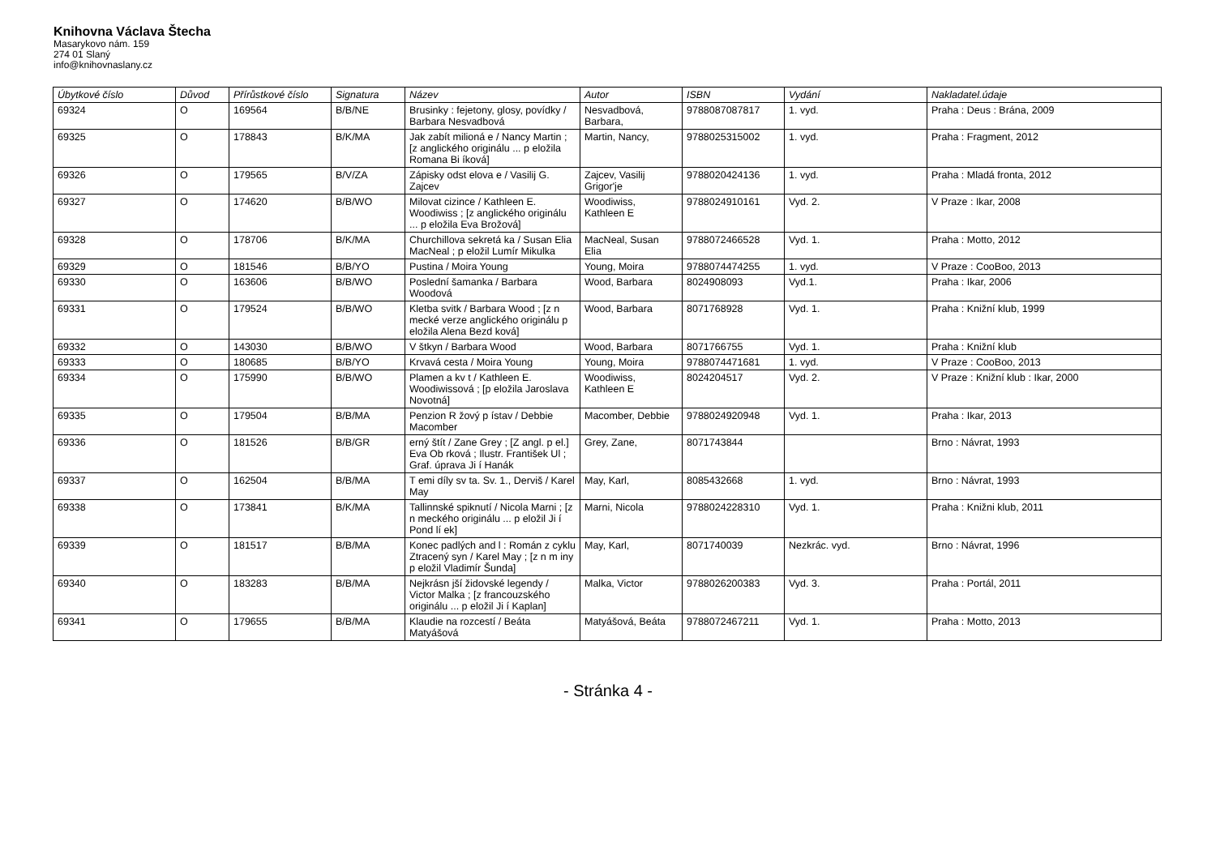Knihovna Václava Štecha
Masarykovo nám. 159
274 01 Slaný
info@knihovnaslany.cz
| Úbytkové číslo | Důvod | Přírůstkové číslo | Signatura | Název | Autor | ISBN | Vydání | Nakladatel.údaje |
| --- | --- | --- | --- | --- | --- | --- | --- | --- |
| 69324 | O | 169564 | B/B/NE | Brusinky : fejetony, glosy, povídky / Barbara Nesvadbová | Nesvadbová, Barbara, | 9788087087817 | 1. vyd. | Praha : Deus : Brána, 2009 |
| 69325 | O | 178843 | B/K/MA | Jak zabít milioná e / Nancy Martin ; [z anglického originálu ... p eložila Romana Bi íková] | Martin, Nancy, | 9788025315002 | 1. vyd. | Praha : Fragment, 2012 |
| 69326 | O | 179565 | B/V/ZA | Zápisky odst elova e / Vasilij G. Zajcev | Zajcev, Vasilij Grigor'je | 9788020424136 | 1. vyd. | Praha : Mladá fronta, 2012 |
| 69327 | O | 174620 | B/B/WO | Milovat cizince / Kathleen E. Woodiwiss ; [z anglického originálu ... p eložila Eva Brožová] | Woodiwiss, Kathleen E | 9788024910161 | Vyd. 2. | V Praze : Ikar, 2008 |
| 69328 | O | 178706 | B/K/MA | Churchillova sekretá ka / Susan Elia MacNeal ; p eložil Lumír Mikulka | MacNeal, Susan Elia | 9788072466528 | Vyd. 1. | Praha : Motto, 2012 |
| 69329 | O | 181546 | B/B/YO | Pustina / Moira Young | Young, Moira | 9788074474255 | 1. vyd. | V Praze : CooBoo, 2013 |
| 69330 | O | 163606 | B/B/WO | Poslední šamanka / Barbara Woodová | Wood, Barbara | 8024908093 | Vyd.1. | Praha : Ikar, 2006 |
| 69331 | O | 179524 | B/B/WO | Kletba svitk / Barbara Wood ; [z n mecké verze anglického originálu p eložila Alena Bezd ková] | Wood, Barbara | 8071768928 | Vyd. 1. | Praha : Knižní klub, 1999 |
| 69332 | O | 143030 | B/B/WO | V štkyn / Barbara Wood | Wood, Barbara | 8071766755 | Vyd. 1. | Praha : Knižní klub |
| 69333 | O | 180685 | B/B/YO | Krvavá cesta / Moira Young | Young, Moira | 9788074471681 | 1. vyd. | V Praze : CooBoo, 2013 |
| 69334 | O | 175990 | B/B/WO | Plamen a kv t / Kathleen E. Woodiwissová ; [p eložila Jaroslava Novotná] | Woodiwiss, Kathleen E | 8024204517 | Vyd. 2. | V Praze : Knižní klub : Ikar, 2000 |
| 69335 | O | 179504 | B/B/MA | Penzion R žový p ístav / Debbie Macomber | Macomber, Debbie | 9788024920948 | Vyd. 1. | Praha : Ikar, 2013 |
| 69336 | O | 181526 | B/B/GR | erný štít / Zane Grey ; [Z angl. p el.] Eva Ob rková ; Ilustr. František Ul ; Graf. úprava Ji í Hanák | Grey, Zane, | 8071743844 | | Brno : Návrat, 1993 |
| 69337 | O | 162504 | B/B/MA | T emi díly sv ta. Sv. 1., Derviš / Karel May | May, Karl, | 8085432668 | 1. vyd. | Brno : Návrat, 1993 |
| 69338 | O | 173841 | B/K/MA | Tallinnské spiknutí / Nicola Marni ; [z n meckého originálu ... p eložil Ji í Pond lí ek] | Marni, Nicola | 9788024228310 | Vyd. 1. | Praha : Knižni klub, 2011 |
| 69339 | O | 181517 | B/B/MA | Konec padlých and l : Román z cyklu Ztracený syn / Karel May ; [z n m iny p eložil Vladimír Šunda] | May, Karl, | 8071740039 | Nezkrác. vyd. | Brno : Návrat, 1996 |
| 69340 | O | 183283 | B/B/MA | Nejkrásn jší židovské legendy / Victor Malka ; [z francouzského originálu ... p eložil Ji í Kaplan] | Malka, Victor | 9788026200383 | Vyd. 3. | Praha : Portál, 2011 |
| 69341 | O | 179655 | B/B/MA | Klaudie na rozcestí / Beáta Matyášová | Matyášová, Beáta | 9788072467211 | Vyd. 1. | Praha : Motto, 2013 |
- Stránka 4 -